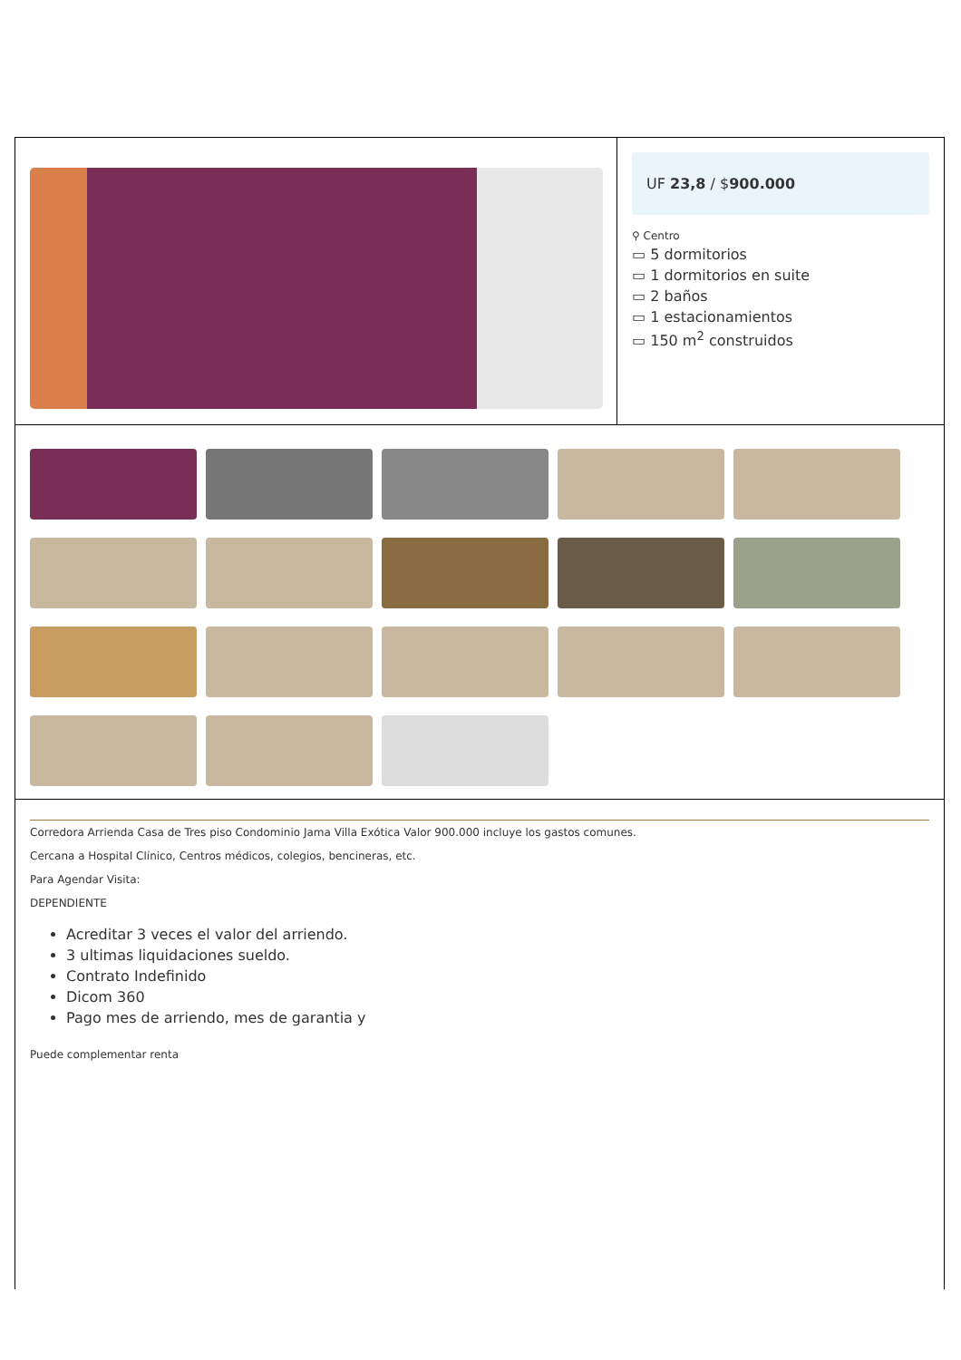UF 23,8 / $900.000
⚲ Centro
▭ 5 dormitorios
▭ 1 dormitorios en suite
▭ 2 baños
▭ 1 estacionamientos
▭ 150 m<sup>2</sup> construidos
Corredora Arrienda Casa de Tres piso Condominio Jama Villa Exótica Valor 900.000 incluye los gastos comunes.
Cercana a Hospital Clínico, Centros médicos, colegios, bencineras, etc.
Para Agendar Visita:
DEPENDIENTE
Acreditar 3 veces el valor del arriendo.
3 ultimas liquidaciones sueldo.
Contrato Indefinido
Dicom 360
Pago mes de arriendo, mes de garantia y
Puede complementar renta